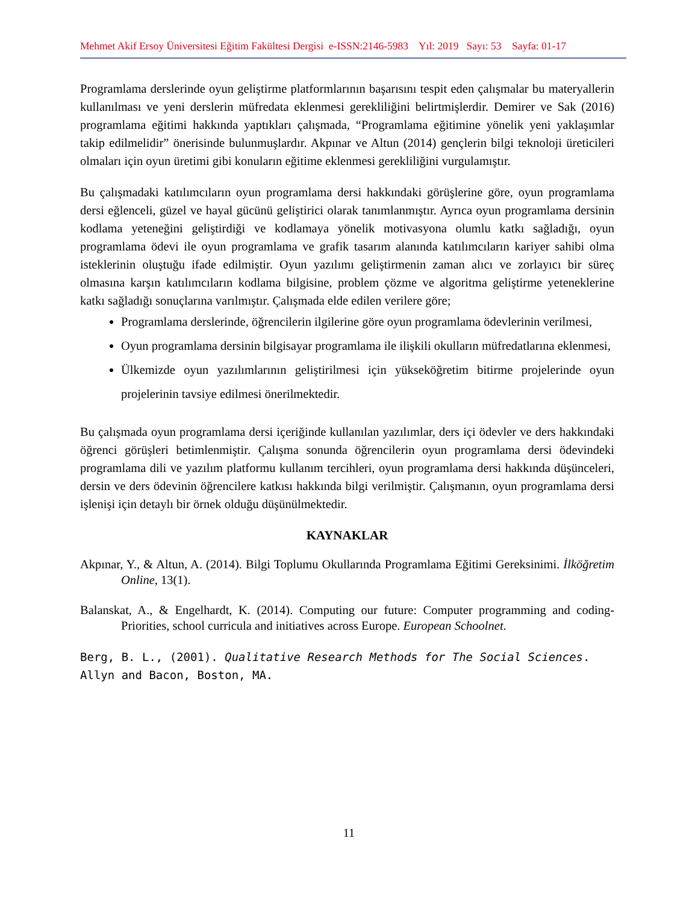Mehmet Akif Ersoy Üniversitesi Eğitim Fakültesi Dergisi e-ISSN:2146-5983 Yıl: 2019 Sayı: 53 Sayfa: 01-17
Programlama derslerinde oyun geliştirme platformlarının başarısını tespit eden çalışmalar bu materyallerin kullanılması ve yeni derslerin müfredata eklenmesi gerekliliğini belirtmişlerdir. Demirer ve Sak (2016) programlama eğitimi hakkında yaptıkları çalışmada, “Programlama eğitimine yönelik yeni yaklaşımlar takip edilmelidir” önerisinde bulunmuşlardır. Akpınar ve Altun (2014) gençlerin bilgi teknoloji üreticileri olmaları için oyun üretimi gibi konuların eğitime eklenmesi gerekliliğini vurgulamıştır.
Bu çalışmadaki katılımcıların oyun programlama dersi hakkındaki görüşlerine göre, oyun programlama dersi eğlenceli, güzel ve hayal gücünü geliştirici olarak tanımlanmıştır. Ayrıca oyun programlama dersinin kodlama yeteneğini geliştirdiği ve kodlamaya yönelik motivasyona olumlu katkı sağladığı, oyun programlama ödevi ile oyun programlama ve grafik tasarım alanında katılımcıların kariyer sahibi olma isteklerinin oluştuğu ifade edilmiştir. Oyun yazılımı geliştirmenin zaman alıcı ve zorlayıcı bir süreç olmasına karşın katılımcıların kodlama bilgisine, problem çözme ve algoritma geliştirme yeteneklerine katkı sağladığı sonuçlarına varılmıştır. Çalışmada elde edilen verilere göre;
Programlama derslerinde, öğrencilerin ilgilerine göre oyun programlama ödevlerinin verilmesi,
Oyun programlama dersinin bilgisayar programlama ile ilişkili okulların müfredatlarına eklenmesi,
Ülkemizde oyun yazılımlarının geliştirilmesi için yükseköğretim bitirme projelerinde oyun projelerinin tavsiye edilmesi önerilmektedir.
Bu çalışmada oyun programlama dersi içeriğinde kullanılan yazılımlar, ders içi ödevler ve ders hakkındaki öğrenci görüşleri betimlenmiştir. Çalışma sonunda öğrencilerin oyun programlama dersi ödevindeki programlama dili ve yazılım platformu kullanım tercihleri, oyun programlama dersi hakkında düşünceleri, dersin ve ders ödevinin öğrencilere katkısı hakkında bilgi verilmiştir. Çalışmanın, oyun programlama dersi işlenişi için detaylı bir örnek olduğu düşünülmektedir.
KAYNAKLAR
Akpınar, Y., & Altun, A. (2014). Bilgi Toplumu Okullarında Programlama Eğitimi Gereksinimi. İlköğretim Online, 13(1).
Balanskat, A., & Engelhardt, K. (2014). Computing our future: Computer programming and coding-Priorities, school curricula and initiatives across Europe. European Schoolnet.
Berg, B. L., (2001). Qualitative Research Methods for The Social Sciences. Allyn and Bacon, Boston, MA.
11